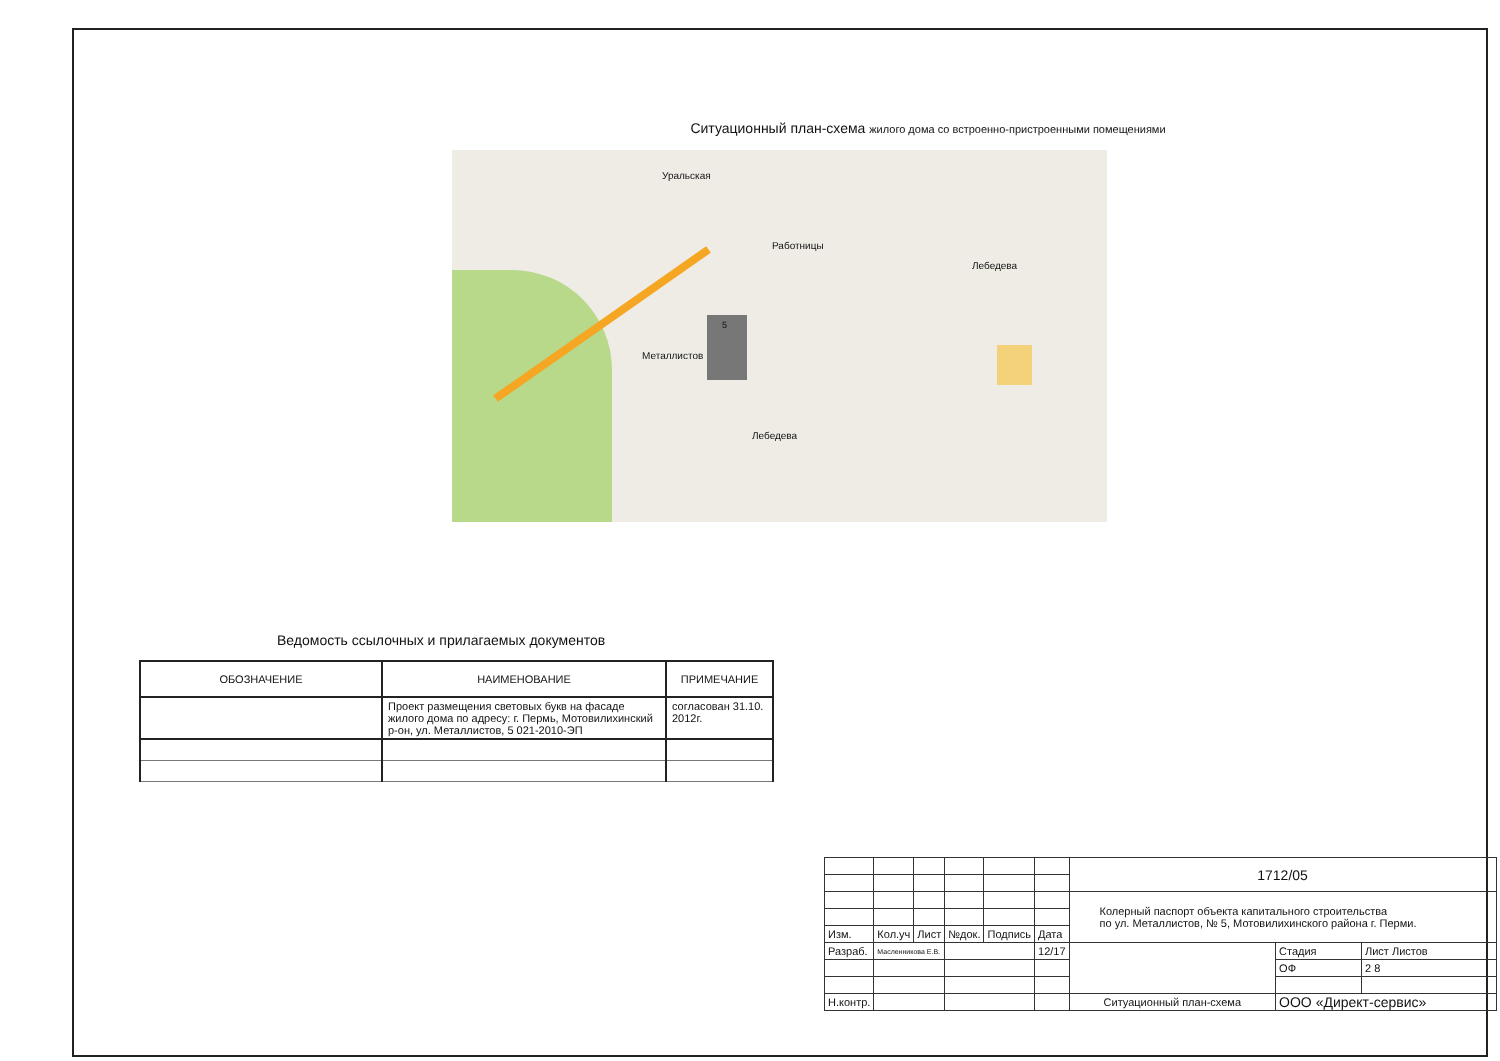Ситуационный план-схема жилого дома со встроенно-пристроенными помещениями
Уральская
Металлистов
Работницы
Лебедева
Лебедева
5
Ведомость ссылочных и прилагаемых документов
| ОБОЗНАЧЕНИЕ | НАИМЕНОВАНИЕ | ПРИМЕЧАНИЕ |
| --- | --- | --- |
| | Проект размещения световых букв на фасаде жилого дома по адресу: г. Пермь, Мотовилихинский р-он, ул. Металлистов, 5 021-2010-ЭП | согласован 31.10. 2012г. |
| | | | | | | 1712/05 | | |
| | | | | | | Колерный паспорт объекта капитального строительства по ул. Металлистов, № 5, Мотовилихинского района г. Перми. | | |
| Изм. | Кол.уч | Лист | №док. | Подпись | Дата | | | |
| Разраб. | Масленникова Е.В. | | | | 12/17 | | Стадия | Лист Листов |
| | | | | | | | ОФ | 2 8 |
| Н.контр. | | | | | | Ситуационный план-схема | ООО «Директ-сервис» | |